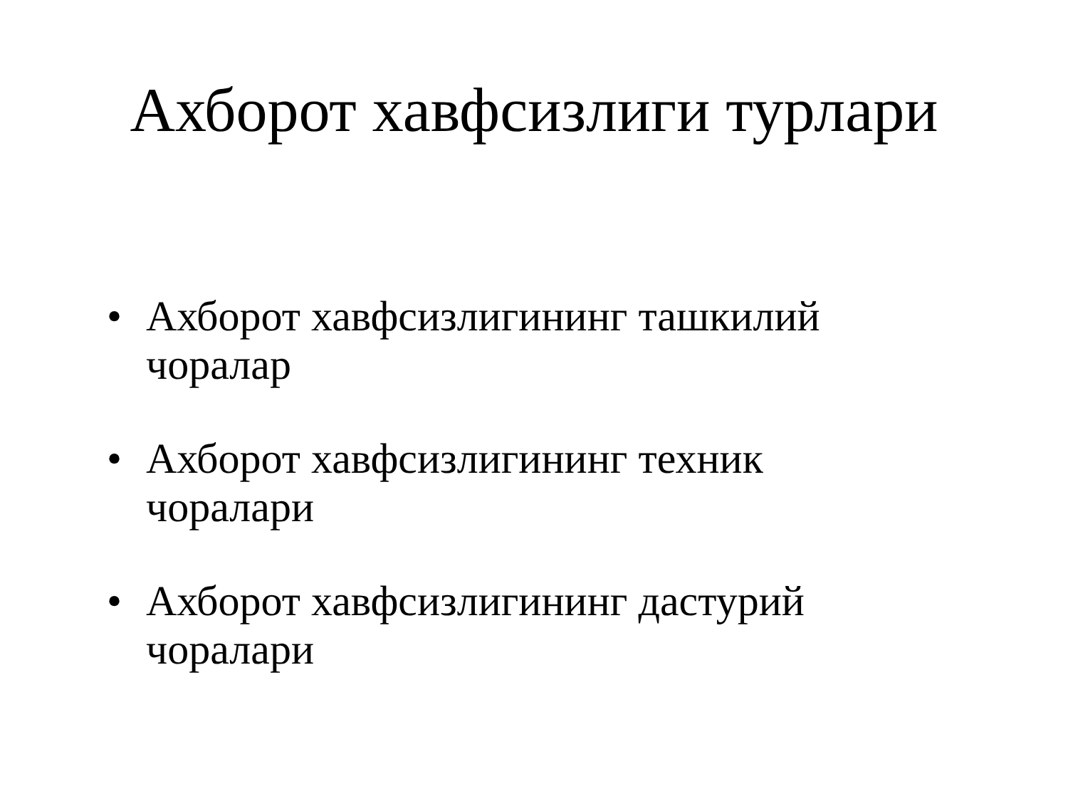Ахборот хавфсизлиги турлари
• Ахборот хавфсизлигининг ташкилий чоралар
• Ахборот хавфсизлигининг техник чоралари
• Ахборот хавфсизлигининг дастурий чоралари